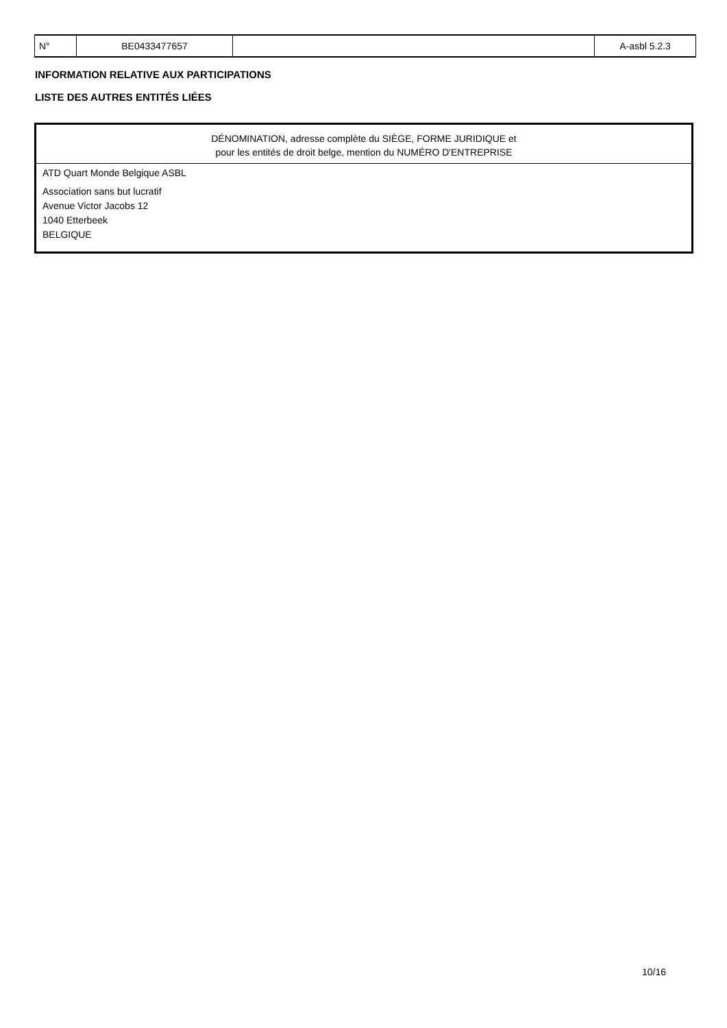| N° | BE0433477657 | | A-asbl 5.2.3 |
INFORMATION RELATIVE AUX PARTICIPATIONS
LISTE DES AUTRES ENTITÉS LIÉES
| DÉNOMINATION, adresse complète du SIÈGE, FORME JURIDIQUE et pour les entités de droit belge, mention du NUMÉRO D'ENTREPRISE |
| --- |
| ATD Quart Monde Belgique ASBL |
| Association sans but lucratif Avenue Victor Jacobs 12 1040 Etterbeek BELGIQUE |
10/16